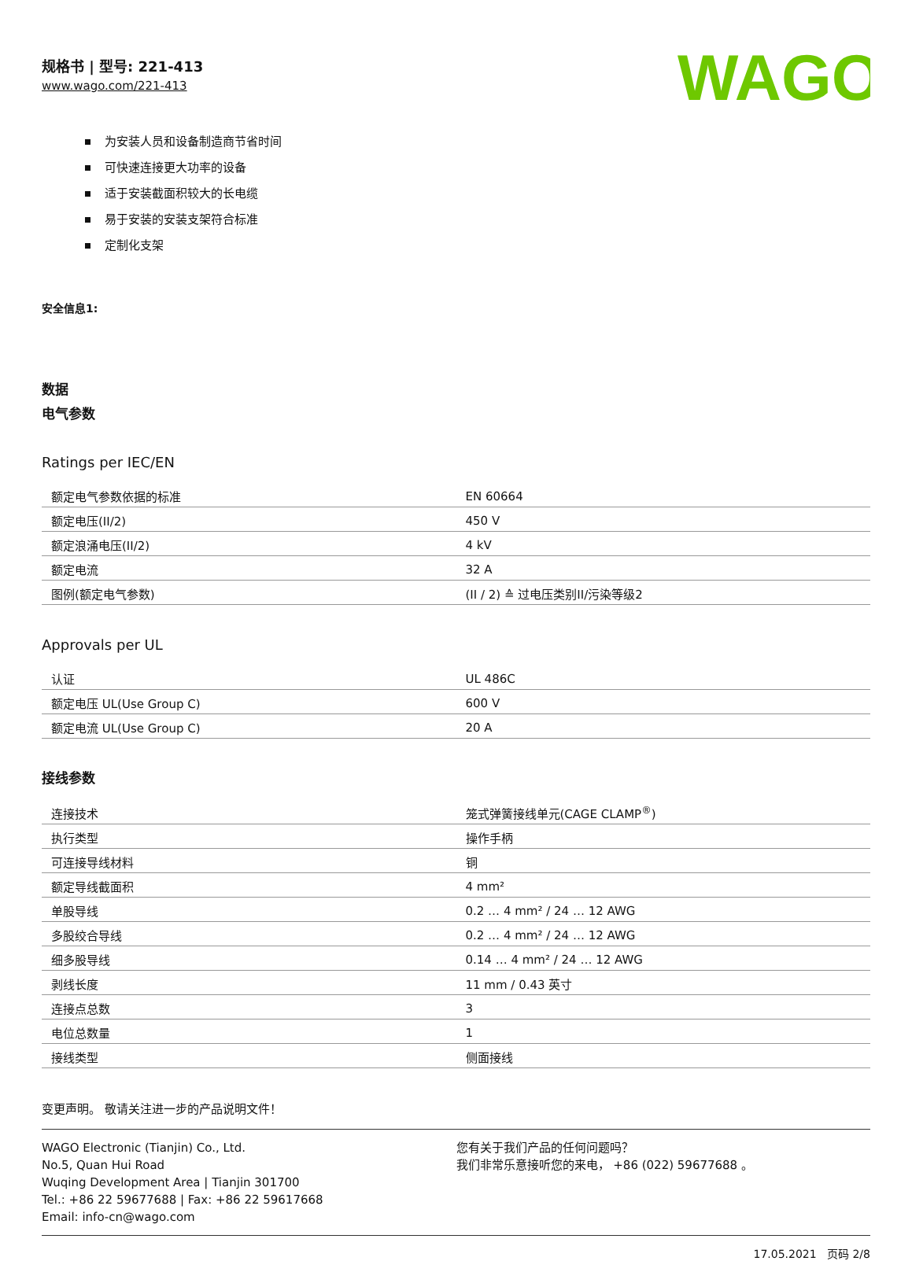规格书 | 型号: 221-413
www.wago.com/221-413
WAGO
为安装人员和设备制造商节省时间
可快速连接更大功率的设备
适于安装截面积较大的长电缆
易于安装的安装支架符合标准
定制化支架
安全信息1:
数据
电气参数
Ratings per IEC/EN
| 额定电气参数依据的标准 | EN 60664 |
| 额定电压(II/2) | 450 V |
| 额定浪涌电压(II/2) | 4 kV |
| 额定电流 | 32 A |
| 图例(额定电气参数) | (II / 2) ≙ 过电压类别II/污染等级2 |
Approvals per UL
| 认证 | UL 486C |
| 额定电压 UL(Use Group C) | 600 V |
| 额定电流 UL(Use Group C) | 20 A |
接线参数
| 连接技术 | 笼式弹簧接线单元(CAGE CLAMP<sup>®</sup>) |
| 执行类型 | 操作手柄 |
| 可连接导线材料 | 铜 |
| 额定导线截面积 | 4 mm² |
| 单股导线 | 0.2 … 4 mm² / 24 … 12 AWG |
| 多股绞合导线 | 0.2 … 4 mm² / 24 … 12 AWG |
| 细多股导线 | 0.14 … 4 mm² / 24 … 12 AWG |
| 剥线长度 | 11 mm / 0.43 英寸 |
| 连接点总数 | 3 |
| 电位总数量 | 1 |
| 接线类型 | 侧面接线 |
变更声明。 敬请关注进一步的产品说明文件！
WAGO Electronic (Tianjin) Co., Ltd.
No.5, Quan Hui Road
Wuqing Development Area | Tianjin 301700
Tel.: +86 22 59677688 | Fax: +86 22 59617668
Email: info-cn@wago.com
您有关于我们产品的任何问题吗？
我们非常乐意接听您的来电， +86 (022) 59677688 。
17.05.2021 页码 2/8